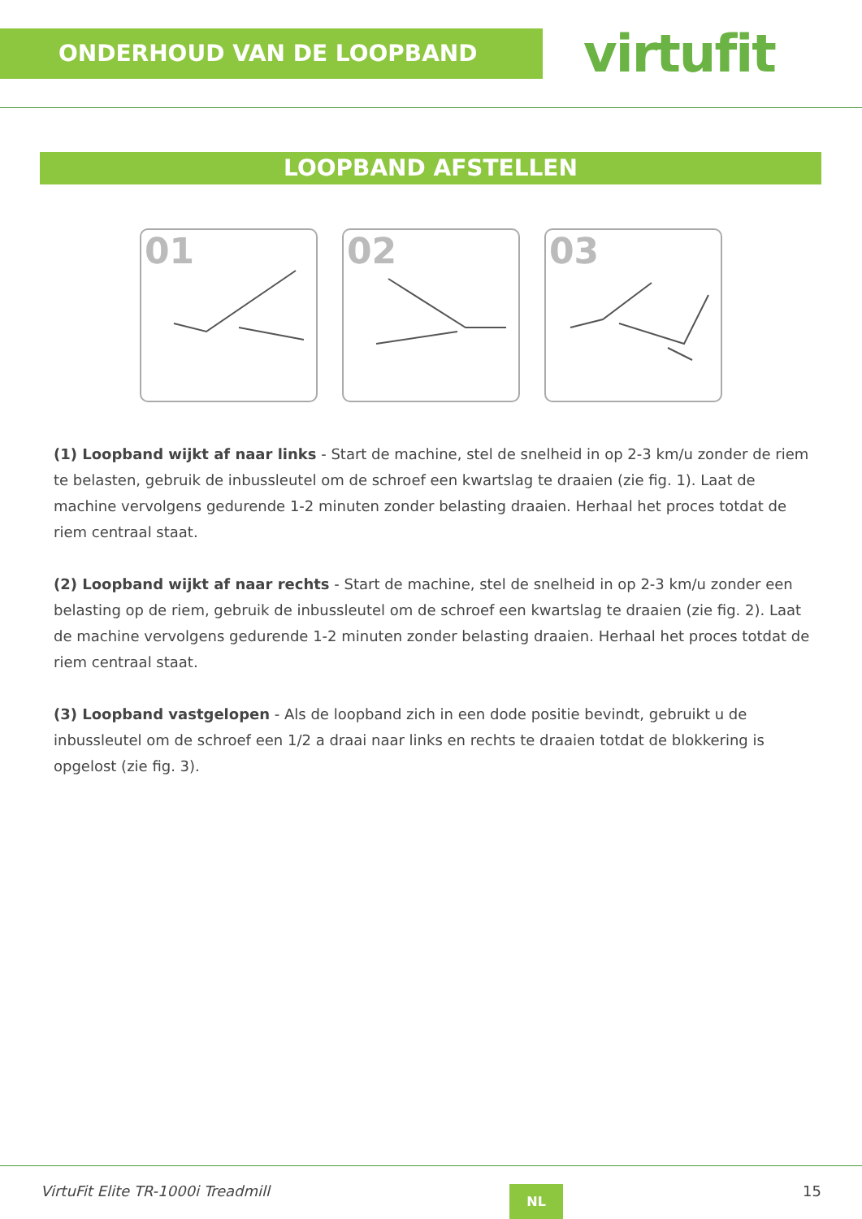ONDERHOUD VAN DE LOOPBAND
virtufit
LOOPBAND AFSTELLEN
01
02
03
(1) Loopband wijkt af naar links - Start de machine, stel de snelheid in op 2-3 km/u zonder de riem te belasten, gebruik de inbussleutel om de schroef een kwartslag te draaien (zie fig. 1). Laat de machine vervolgens gedurende 1-2 minuten zonder belasting draaien. Herhaal het proces totdat de riem centraal staat.
(2) Loopband wijkt af naar rechts - Start de machine, stel de snelheid in op 2-3 km/u zonder een belasting op de riem, gebruik de inbussleutel om de schroef een kwartslag te draaien (zie fig. 2). Laat de machine vervolgens gedurende 1-2 minuten zonder belasting draaien. Herhaal het proces totdat de riem centraal staat.
(3) Loopband vastgelopen - Als de loopband zich in een dode positie bevindt, gebruikt u de inbussleutel om de schroef een 1/2 a draai naar links en rechts te draaien totdat de blokkering is opgelost (zie fig. 3).
VirtuFit Elite TR-1000i Treadmill
NL
15